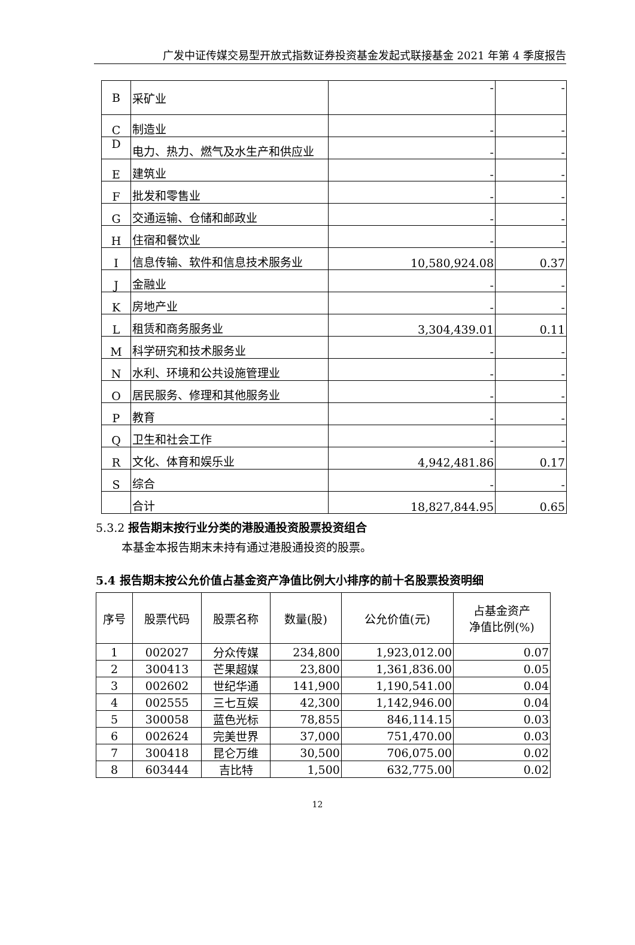广发中证传媒交易型开放式指数证券投资基金发起式联接基金 2021 年第 4 季度报告
| B | 采矿业 | - | - |
| C | 制造业 | - | - |
| D | 电力、热力、燃气及水生产和供应业 | - | - |
| E | 建筑业 | - | - |
| F | 批发和零售业 | - | - |
| G | 交通运输、仓储和邮政业 | - | - |
| H | 住宿和餐饮业 | - | - |
| I | 信息传输、软件和信息技术服务业 | 10,580,924.08 | 0.37 |
| J | 金融业 | - | - |
| K | 房地产业 | - | - |
| L | 租赁和商务服务业 | 3,304,439.01 | 0.11 |
| M | 科学研究和技术服务业 | - | - |
| N | 水利、环境和公共设施管理业 | - | - |
| O | 居民服务、修理和其他服务业 | - | - |
| P | 教育 | - | - |
| Q | 卫生和社会工作 | - | - |
| R | 文化、体育和娱乐业 | 4,942,481.86 | 0.17 |
| S | 综合 | - | - |
| | 合计 | 18,827,844.95 | 0.65 |
5.3.2 报告期末按行业分类的港股通投资股票投资组合
本基金本报告期末未持有通过港股通投资的股票。
5.4 报告期末按公允价值占基金资产净值比例大小排序的前十名股票投资明细
| 序号 | 股票代码 | 股票名称 | 数量(股) | 公允价值(元) | 占基金资产 净值比例(%) |
| --- | --- | --- | --- | --- | --- |
| 1 | 002027 | 分众传媒 | 234,800 | 1,923,012.00 | 0.07 |
| 2 | 300413 | 芒果超媒 | 23,800 | 1,361,836.00 | 0.05 |
| 3 | 002602 | 世纪华通 | 141,900 | 1,190,541.00 | 0.04 |
| 4 | 002555 | 三七互娱 | 42,300 | 1,142,946.00 | 0.04 |
| 5 | 300058 | 蓝色光标 | 78,855 | 846,114.15 | 0.03 |
| 6 | 002624 | 完美世界 | 37,000 | 751,470.00 | 0.03 |
| 7 | 300418 | 昆仑万维 | 30,500 | 706,075.00 | 0.02 |
| 8 | 603444 | 吉比特 | 1,500 | 632,775.00 | 0.02 |
12